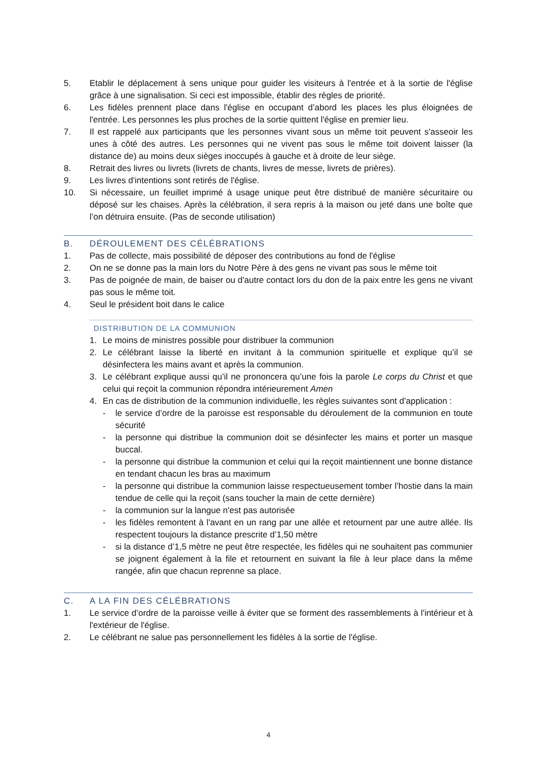5. Etablir le déplacement à sens unique pour guider les visiteurs à l'entrée et à la sortie de l'église grâce à une signalisation. Si ceci est impossible, établir des règles de priorité.
6. Les fidèles prennent place dans l'église en occupant d’abord les places les plus éloignées de l'entrée. Les personnes les plus proches de la sortie quittent l'église en premier lieu.
7. Il est rappelé aux participants que les personnes vivant sous un même toit peuvent s'asseoir les unes à côté des autres. Les personnes qui ne vivent pas sous le même toit doivent laisser (la distance de) au moins deux sièges inoccupés à gauche et à droite de leur siège.
8. Retrait des livres ou livrets (livrets de chants, livres de messe, livrets de prières).
9. Les livres d'intentions sont retirés de l'église.
10. Si nécessaire, un feuillet imprimé à usage unique peut être distribué de manière sécuritaire ou déposé sur les chaises. Après la célébration, il sera repris à la maison ou jeté dans une boîte que l’on détruira ensuite. (Pas de seconde utilisation)
B. DÉROULEMENT DES CÉLÉBRATIONS
1. Pas de collecte, mais possibilité de déposer des contributions au fond de l'église
2. On ne se donne pas la main lors du Notre Père à des gens ne vivant pas sous le même toit
3. Pas de poignée de main, de baiser ou d'autre contact lors du don de la paix entre les gens ne vivant pas sous le même toit.
4. Seul le président boit dans le calice
DISTRIBUTION DE LA COMMUNION
1. Le moins de ministres possible pour distribuer la communion
2. Le célébrant laisse la liberté en invitant à la communion spirituelle et explique qu’il se désinfectera les mains avant et après la communion.
3. Le célébrant explique aussi qu’il ne prononcera qu’une fois la parole Le corps du Christ et que celui qui reçoit la communion répondra intérieurement Amen
4. En cas de distribution de la communion individuelle, les règles suivantes sont d’application :
- le service d’ordre de la paroisse est responsable du déroulement de la communion en toute sécurité
- la personne qui distribue la communion doit se désinfecter les mains et porter un masque buccal.
- la personne qui distribue la communion et celui qui la reçoit maintiennent une bonne distance en tendant chacun les bras au maximum
- la personne qui distribue la communion laisse respectueusement tomber l’hostie dans la main tendue de celle qui la reçoit (sans toucher la main de cette dernière)
- la communion sur la langue n'est pas autorisée
- les fidèles remontent à l'avant en un rang par une allée et retournent par une autre allée. Ils respectent toujours la distance prescrite d’1,50 mètre
- si la distance d’1,5 mètre ne peut être respectée, les fidèles qui ne souhaitent pas communier se joignent également à la file et retournent en suivant la file à leur place dans la même rangée, afin que chacun reprenne sa place.
C. A LA FIN DES CÉLÉBRATIONS
1. Le service d’ordre de la paroisse veille à éviter que se forment des rassemblements à l'intérieur et à l'extérieur de l'église.
2. Le célébrant ne salue pas personnellement les fidèles à la sortie de l'église.
4